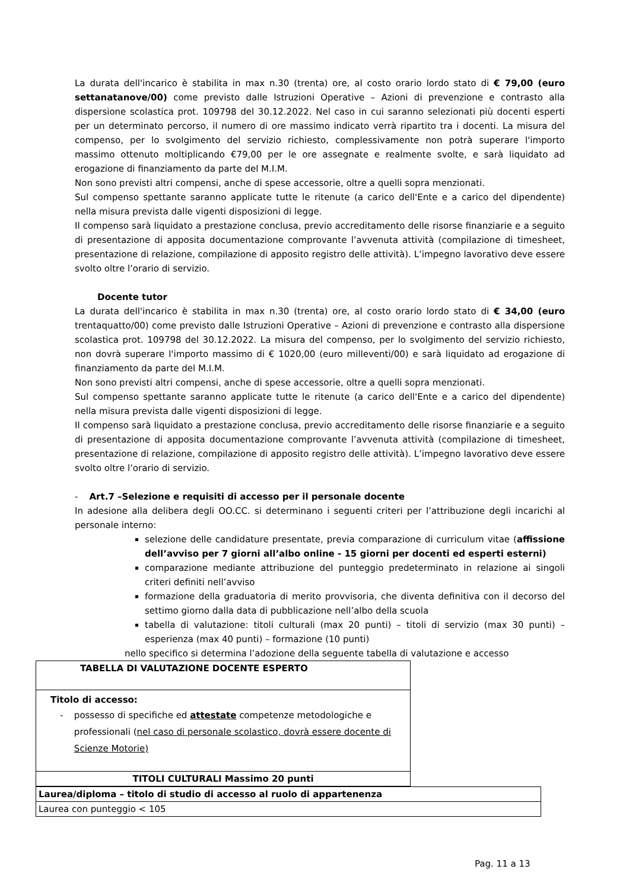La durata dell'incarico è stabilita in max n.30 (trenta) ore, al costo orario lordo stato di € 79,00 (euro settanatanove/00) come previsto dalle Istruzioni Operative – Azioni di prevenzione e contrasto alla dispersione scolastica prot. 109798 del 30.12.2022. Nel caso in cui saranno selezionati più docenti esperti per un determinato percorso, il numero di ore massimo indicato verrà ripartito tra i docenti. La misura del compenso, per lo svolgimento del servizio richiesto, complessivamente non potrà superare l'importo massimo ottenuto moltiplicando €79,00 per le ore assegnate e realmente svolte, e sarà liquidato ad erogazione di finanziamento da parte del M.I.M.
Non sono previsti altri compensi, anche di spese accessorie, oltre a quelli sopra menzionati.
Sul compenso spettante saranno applicate tutte le ritenute (a carico dell'Ente e a carico del dipendente) nella misura prevista dalle vigenti disposizioni di legge.
Il compenso sarà liquidato a prestazione conclusa, previo accreditamento delle risorse finanziarie e a seguito di presentazione di apposita documentazione comprovante l’avvenuta attività (compilazione di timesheet, presentazione di relazione, compilazione di apposito registro delle attività). L’impegno lavorativo deve essere svolto oltre l’orario di servizio.
Docente tutor
La durata dell'incarico è stabilita in max n.30 (trenta) ore, al costo orario lordo stato di € 34,00 (euro trentaquatto/00) come previsto dalle Istruzioni Operative – Azioni di prevenzione e contrasto alla dispersione scolastica prot. 109798 del 30.12.2022. La misura del compenso, per lo svolgimento del servizio richiesto, non dovrà superare l'importo massimo di € 1020,00 (euro milleventi/00) e sarà liquidato ad erogazione di finanziamento da parte del M.I.M.
Non sono previsti altri compensi, anche di spese accessorie, oltre a quelli sopra menzionati.
Sul compenso spettante saranno applicate tutte le ritenute (a carico dell'Ente e a carico del dipendente) nella misura prevista dalle vigenti disposizioni di legge.
Il compenso sarà liquidato a prestazione conclusa, previo accreditamento delle risorse finanziarie e a seguito di presentazione di apposita documentazione comprovante l’avvenuta attività (compilazione di timesheet, presentazione di relazione, compilazione di apposito registro delle attività). L’impegno lavorativo deve essere svolto oltre l’orario di servizio.
- Art.7 –Selezione e requisiti di accesso per il personale docente
In adesione alla delibera degli OO.CC. si determinano i seguenti criteri per l’attribuzione degli incarichi al personale interno:
selezione delle candidature presentate, previa comparazione di curriculum vitae (affissione dell’avviso per 7 giorni all’albo online - 15 giorni per docenti ed esperti esterni)
comparazione mediante attribuzione del punteggio predeterminato in relazione ai singoli criteri definiti nell’avviso
formazione della graduatoria di merito provvisoria, che diventa definitiva con il decorso del settimo giorno dalla data di pubblicazione nell’albo della scuola
tabella di valutazione: titoli culturali (max 20 punti) – titoli di servizio (max 30 punti) – esperienza (max 40 punti) – formazione (10 punti)
nello specifico si determina l’adozione della seguente tabella di valutazione e accesso
| TABELLA DI VALUTAZIONE DOCENTE ESPERTO |
| Titolo di accesso: - possesso di specifiche ed attestate competenze metodologiche e professionali ( nel caso di personale scolastico, dovrà essere docente di Scienze Motorie) |
| TITOLI CULTURALI Massimo 20 punti |
| Laurea/diploma – titolo di studio di accesso al ruolo di appartenenza |
| Laurea con punteggio < 105 |
Pag. 11 a 13